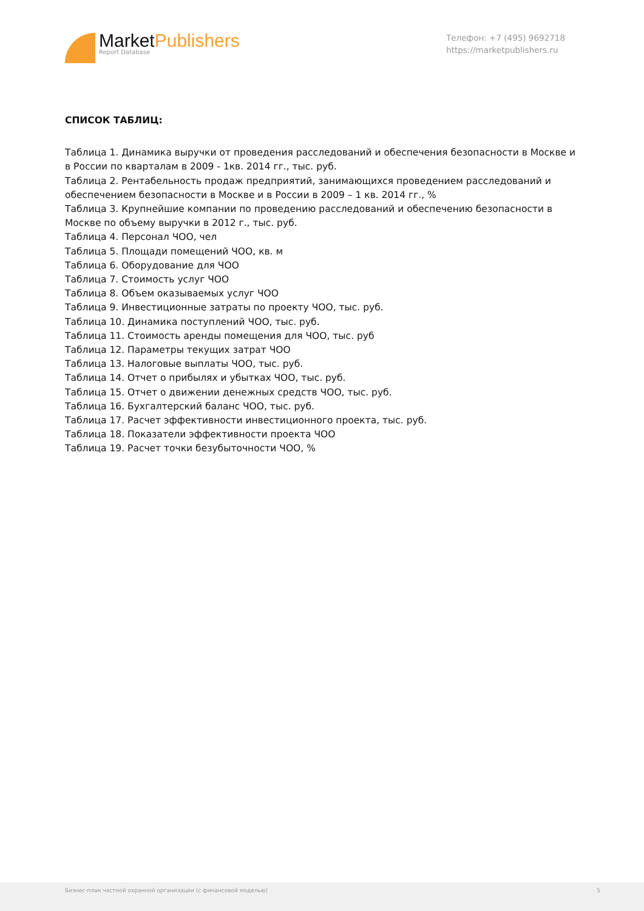MarketPublishers
Report Database
Телефон: +7 (495) 9692718
https://marketpublishers.ru
СПИСОК ТАБЛИЦ:
Таблица 1. Динамика выручки от проведения расследований и обеспечения безопасности в Москве и в России по кварталам в 2009 - 1кв. 2014 гг., тыс. руб.
Таблица 2. Рентабельность продаж предприятий, занимающихся проведением расследований и обеспечением безопасности в Москве и в России в 2009 – 1 кв. 2014 гг., %
Таблица 3. Крупнейшие компании по проведению расследований и обеспечению безопасности в Москве по объему выручки в 2012 г., тыс. руб.
Таблица 4. Персонал ЧОО, чел
Таблица 5. Площади помещений ЧОО, кв. м
Таблица 6. Оборудование для ЧОО
Таблица 7. Стоимость услуг ЧОО
Таблица 8. Объем оказываемых услуг ЧОО
Таблица 9. Инвестиционные затраты по проекту ЧОО, тыс. руб.
Таблица 10. Динамика поступлений ЧОО, тыс. руб.
Таблица 11. Стоимость аренды помещения для ЧОО, тыс. руб
Таблица 12. Параметры текущих затрат ЧОО
Таблица 13. Налоговые выплаты ЧОО, тыс. руб.
Таблица 14. Отчет о прибылях и убытках ЧОО, тыс. руб.
Таблица 15. Отчет о движении денежных средств ЧОО, тыс. руб.
Таблица 16. Бухгалтерский баланс ЧОО, тыс. руб.
Таблица 17. Расчет эффективности инвестиционного проекта, тыс. руб.
Таблица 18. Показатели эффективности проекта ЧОО
Таблица 19. Расчет точки безубыточности ЧОО, %
Бизнес-план частной охранной организации (с финансовой моделью) 5